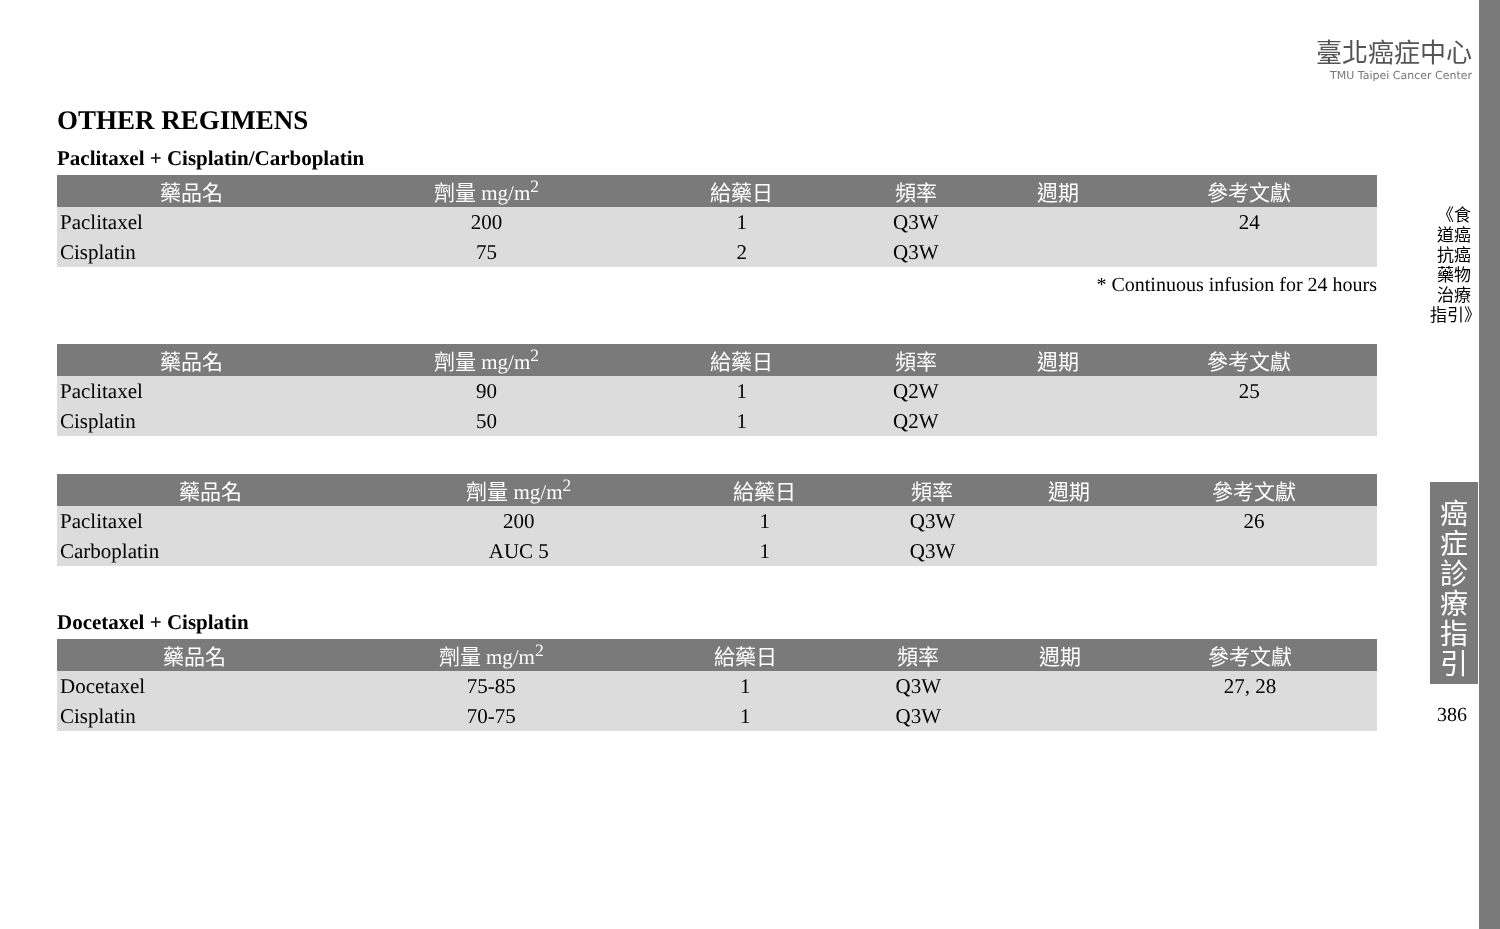臺北癌症中心
TMU Taipei Cancer Center
OTHER REGIMENS
Paclitaxel + Cisplatin/Carboplatin
| 藥品名 | 劑量 mg/m<sup>2</sup> | 給藥日 | 頻率 | 週期 | 參考文獻 |
| --- | --- | --- | --- | --- | --- |
| Paclitaxel | 200 | 1 | Q3W | | 24 |
| Cisplatin | 75 | 2 | Q3W | | |
* Continuous infusion for 24 hours
| 藥品名 | 劑量 mg/m<sup>2</sup> | 給藥日 | 頻率 | 週期 | 參考文獻 |
| --- | --- | --- | --- | --- | --- |
| Paclitaxel | 90 | 1 | Q2W | | 25 |
| Cisplatin | 50 | 1 | Q2W | | |
| 藥品名 | 劑量 mg/m<sup>2</sup> | 給藥日 | 頻率 | 週期 | 參考文獻 |
| --- | --- | --- | --- | --- | --- |
| Paclitaxel | 200 | 1 | Q3W | | 26 |
| Carboplatin | AUC 5 | 1 | Q3W | | |
Docetaxel + Cisplatin
| 藥品名 | 劑量 mg/m<sup>2</sup> | 給藥日 | 頻率 | 週期 | 參考文獻 |
| --- | --- | --- | --- | --- | --- |
| Docetaxel | 75-85 | 1 | Q3W | | 27, 28 |
| Cisplatin | 70-75 | 1 | Q3W | | |
《食道癌抗癌藥物治療指引》
癌症診療指引
386